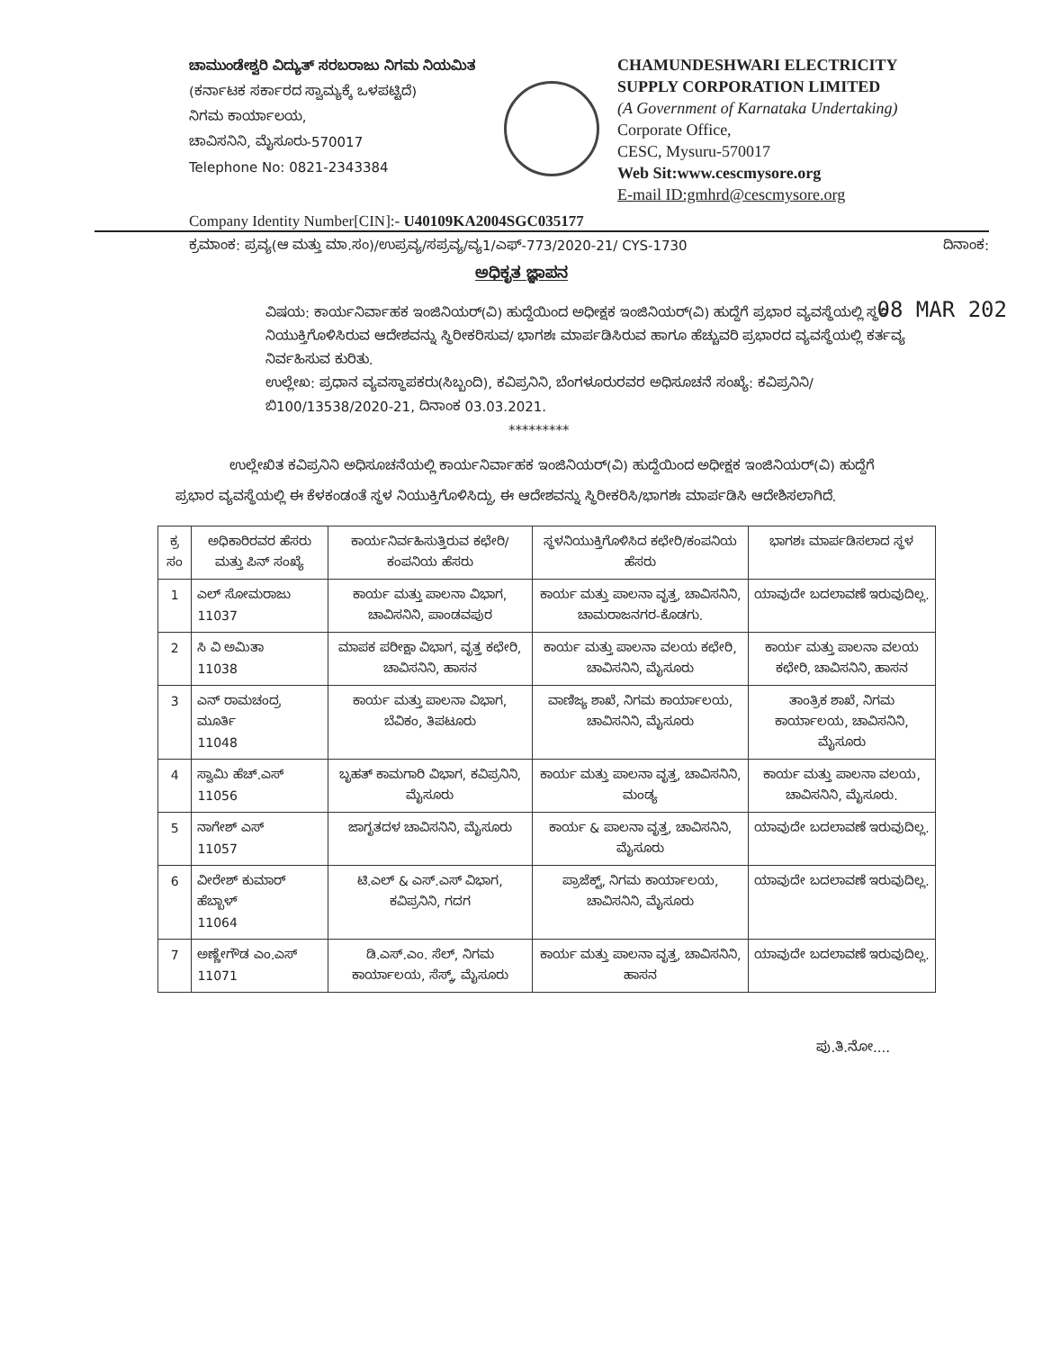ಚಾಮುಂಡೇಶ್ವರಿ ವಿದ್ಯುತ್ ಸರಬರಾಜು ನಿಗಮ ನಿಯಮಿತ
(ಕರ್ನಾಟಕ ಸರ್ಕಾರದ ಸ್ವಾಮ್ಯಕ್ಕೆ ಒಳಪಟ್ಟಿದೆ)
ನಿಗಮ ಕಾರ್ಯಾಲಯ,
ಚಾವಿಸನಿನಿ, ಮೈಸೂರು-570017
Telephone No: 0821-2343384
CHAMUNDESHWARI ELECTRICITY
SUPPLY CORPORATION LIMITED
(A Government of Karnataka Undertaking)
Corporate Office,
CESC, Mysuru-570017
Web Sit:www.cescmysore.org
E-mail ID:gmhrd@cescmysore.org
Company Identity Number[CIN]:- U40109KA2004SGC035177
ಕ್ರಮಾಂಕ: ಪ್ರವ್ಯ(ಆ ಮತ್ತು ಮಾ.ಸಂ)/ಉಪ್ರವ್ಯ/ಸಪ್ರವ್ಯ/ವ್ಯ1/ಎಫ್-773/2020-21/ CYS-1730 ದಿನಾಂಕ:
08 MAR 202
ಅಧಿಕೃತ ಜ್ಞಾಪನ
ವಿಷಯ: ಕಾರ್ಯನಿರ್ವಾಹಕ ಇಂಜಿನಿಯರ್(ವಿ) ಹುದ್ದೆಯಿಂದ ಅಧೀಕ್ಷಕ ಇಂಜಿನಿಯರ್(ವಿ) ಹುದ್ದೆಗೆ ಪ್ರಭಾರ ವ್ಯವಸ್ಥೆಯಲ್ಲಿ ಸ್ಥಳ ನಿಯುಕ್ತಿಗೊಳಿಸಿರುವ ಆದೇಶವನ್ನು ಸ್ಥಿರೀಕರಿಸುವ/ ಭಾಗಶಃ ಮಾರ್ಪಡಿಸಿರುವ ಹಾಗೂ ಹೆಚ್ಚುವರಿ ಪ್ರಭಾರದ ವ್ಯವಸ್ಥೆಯಲ್ಲಿ ಕರ್ತವ್ಯ ನಿರ್ವಹಿಸುವ ಕುರಿತು.
ಉಲ್ಲೇಖ: ಪ್ರಧಾನ ವ್ಯವಸ್ಥಾಪಕರು(ಸಿಬ್ಬಂದಿ), ಕವಿಪ್ರನಿನಿ, ಬೆಂಗಳೂರುರವರ ಅಧಿಸೂಚನೆ ಸಂಖ್ಯೆ: ಕವಿಪ್ರನಿನಿ/ಬಿ100/13538/2020-21, ದಿನಾಂಕ 03.03.2021.
*********
ಉಲ್ಲೇಖಿತ ಕವಿಪ್ರನಿನಿ ಅಧಿಸೂಚನೆಯಲ್ಲಿ ಕಾರ್ಯನಿರ್ವಾಹಕ ಇಂಜಿನಿಯರ್(ವಿ) ಹುದ್ದೆಯಿಂದ ಅಧೀಕ್ಷಕ ಇಂಜಿನಿಯರ್(ವಿ) ಹುದ್ದೆಗೆ ಪ್ರಭಾರ ವ್ಯವಸ್ಥೆಯಲ್ಲಿ ಈ ಕೆಳಕಂಡಂತೆ ಸ್ಥಳ ನಿಯುಕ್ತಿಗೊಳಿಸಿದ್ದು, ಈ ಆದೇಶವನ್ನು ಸ್ಥಿರೀಕರಿಸಿ/ಭಾಗಶಃ ಮಾರ್ಪಡಿಸಿ ಆದೇಶಿಸಲಾಗಿದೆ.
| ಕ್ರ ಸಂ | ಅಧಿಕಾರಿರವರ ಹೆಸರು ಮತ್ತು ಪಿನ್ ಸಂಖ್ಯೆ | ಕಾರ್ಯನಿರ್ವಹಿಸುತ್ತಿರುವ ಕಛೇರಿ/ಕಂಪನಿಯ ಹೆಸರು | ಸ್ಥಳನಿಯುಕ್ತಿಗೊಳಿಸಿದ ಕಛೇರಿ/ಕಂಪನಿಯ ಹೆಸರು | ಭಾಗಶಃ ಮಾರ್ಪಡಿಸಲಾದ ಸ್ಥಳ |
| --- | --- | --- | --- | --- |
| 1 | ಎಲ್ ಸೋಮರಾಜು 11037 | ಕಾರ್ಯ ಮತ್ತು ಪಾಲನಾ ವಿಭಾಗ, ಚಾವಿಸನಿನಿ, ಪಾಂಡವಪುರ | ಕಾರ್ಯ ಮತ್ತು ಪಾಲನಾ ವೃತ್ತ, ಚಾವಿಸನಿನಿ, ಚಾಮರಾಜನಗರ-ಕೊಡಗು. | ಯಾವುದೇ ಬದಲಾವಣೆ ಇರುವುದಿಲ್ಲ. |
| 2 | ಸಿ ವಿ ಅಮಿತಾ 11038 | ಮಾಪಕ ಪರೀಕ್ಷಾ ವಿಭಾಗ, ವೃತ್ತ ಕಛೇರಿ, ಚಾವಿಸನಿನಿ, ಹಾಸನ | ಕಾರ್ಯ ಮತ್ತು ಪಾಲನಾ ವಲಯ ಕಛೇರಿ, ಚಾವಿಸನಿನಿ, ಮೈಸೂರು | ಕಾರ್ಯ ಮತ್ತು ಪಾಲನಾ ವಲಯ ಕಛೇರಿ, ಚಾವಿಸನಿನಿ, ಹಾಸನ |
| 3 | ಎನ್ ರಾಮಚಂದ್ರ ಮೂರ್ತಿ 11048 | ಕಾರ್ಯ ಮತ್ತು ಪಾಲನಾ ವಿಭಾಗ, ಬೆವಿಕಂ, ತಿಪಟೂರು | ವಾಣಿಜ್ಯ ಶಾಖೆ, ನಿಗಮ ಕಾರ್ಯಾಲಯ, ಚಾವಿಸನಿನಿ, ಮೈಸೂರು | ತಾಂತ್ರಿಕ ಶಾಖೆ, ನಿಗಮ ಕಾರ್ಯಾಲಯ, ಚಾವಿಸನಿನಿ, ಮೈಸೂರು |
| 4 | ಸ್ವಾಮಿ ಹೆಚ್.ಎಸ್ 11056 | ಬೃಹತ್ ಕಾಮಗಾರಿ ವಿಭಾಗ, ಕವಿಪ್ರನಿನಿ, ಮೈಸೂರು | ಕಾರ್ಯ ಮತ್ತು ಪಾಲನಾ ವೃತ್ತ, ಚಾವಿಸನಿನಿ, ಮಂಡ್ಯ | ಕಾರ್ಯ ಮತ್ತು ಪಾಲನಾ ವಲಯ, ಚಾವಿಸನಿನಿ, ಮೈಸೂರು. |
| 5 | ನಾಗೇಶ್ ಎಸ್ 11057 | ಜಾಗೃತದಳ ಚಾವಿಸನಿನಿ, ಮೈಸೂರು | ಕಾರ್ಯ & ಪಾಲನಾ ವೃತ್ತ, ಚಾವಿಸನಿನಿ, ಮೈಸೂರು | ಯಾವುದೇ ಬದಲಾವಣೆ ಇರುವುದಿಲ್ಲ. |
| 6 | ವೀರೇಶ್ ಕುಮಾರ್ ಹೆಬ್ಬಾಳ್ 11064 | ಟಿ.ಎಲ್ & ಎಸ್.ಎಸ್ ವಿಭಾಗ, ಕವಿಪ್ರನಿನಿ, ಗದಗ | ಪ್ರಾಜೆಕ್ಟ್, ನಿಗಮ ಕಾರ್ಯಾಲಯ, ಚಾವಿಸನಿನಿ, ಮೈಸೂರು | ಯಾವುದೇ ಬದಲಾವಣೆ ಇರುವುದಿಲ್ಲ. |
| 7 | ಅಣ್ಣೇಗೌಡ ಎಂ.ಎಸ್ 11071 | ಡಿ.ಎಸ್.ಎಂ. ಸೆಲ್, ನಿಗಮ ಕಾರ್ಯಾಲಯ, ಸೆಸ್ಕ್, ಮೈಸೂರು | ಕಾರ್ಯ ಮತ್ತು ಪಾಲನಾ ವೃತ್ತ, ಚಾವಿಸನಿನಿ, ಹಾಸನ | ಯಾವುದೇ ಬದಲಾವಣೆ ಇರುವುದಿಲ್ಲ. |
ಪು.ತಿ.ನೋ....